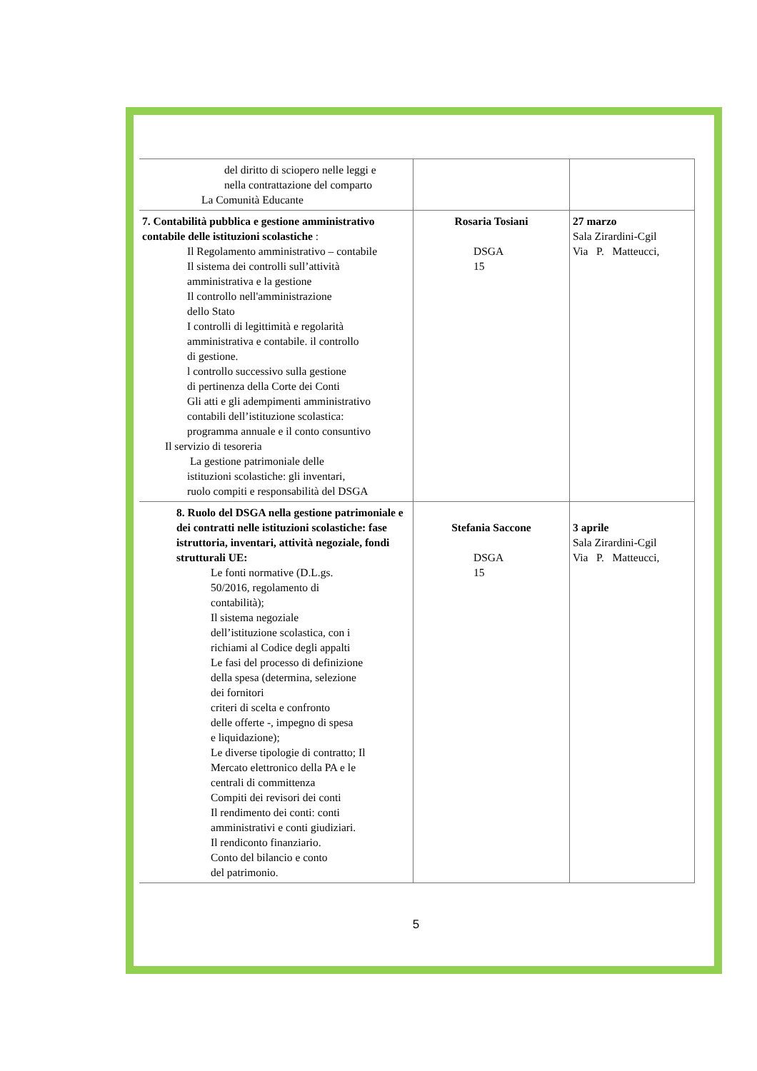| del diritto di sciopero nelle leggi e nella contrattazione del comparto La Comunità Educante | | |
| 7. Contabilità pubblica e gestione amministrativo contabile delle istituzioni scolastiche : Il Regolamento amministrativo – contabile Il sistema dei controlli sull’attività amministrativa e la gestione Il controllo nell'amministrazione dello Stato I controlli di legittimità e regolarità amministrativa e contabile. il controllo di gestione. l controllo successivo sulla gestione di pertinenza della Corte dei Conti Gli atti e gli adempimenti amministrativo contabili dell’istituzione scolastica: programma annuale e il conto consuntivo Il servizio di tesoreria La gestione patrimoniale delle istituzioni scolastiche: gli inventari, ruolo compiti e responsabilità del DSGA | Rosaria Tosiani DSGA 15 | 27 marzo Sala Zirardini-Cgil Via P. Matteucci, |
| 8. Ruolo del DSGA nella gestione patrimoniale e dei contratti nelle istituzioni scolastiche: fase istruttoria, inventari, attività negoziale, fondi strutturali UE: Le fonti normative (D.L.gs. 50/2016, regolamento di contabilità); Il sistema negoziale dell’istituzione scolastica, con i richiami al Codice degli appalti Le fasi del processo di definizione della spesa (determina, selezione dei fornitori criteri di scelta e confronto delle offerte -, impegno di spesa e liquidazione); Le diverse tipologie di contratto; Il Mercato elettronico della PA e le centrali di committenza Compiti dei revisori dei conti Il rendimento dei conti: conti amministrativi e conti giudiziari. Il rendiconto finanziario. Conto del bilancio e conto del patrimonio. | Stefania Saccone DSGA 15 | 3 aprile Sala Zirardini-Cgil Via P. Matteucci, |
5